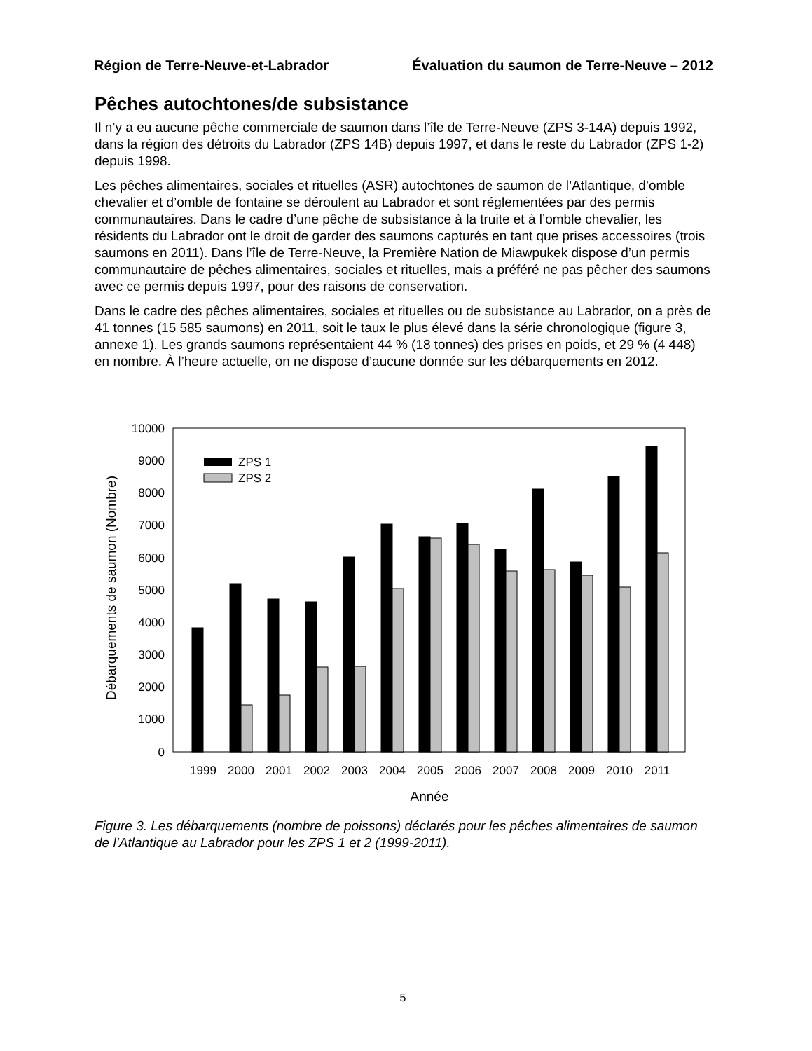Région de Terre-Neuve-et-Labrador Évaluation du saumon de Terre-Neuve – 2012
Pêches autochtones/de subsistance
Il n’y a eu aucune pêche commerciale de saumon dans l’île de Terre-Neuve (ZPS 3-14A) depuis 1992, dans la région des détroits du Labrador (ZPS 14B) depuis 1997, et dans le reste du Labrador (ZPS 1-2) depuis 1998.
Les pêches alimentaires, sociales et rituelles (ASR) autochtones de saumon de l’Atlantique, d’omble chevalier et d’omble de fontaine se déroulent au Labrador et sont réglementées par des permis communautaires. Dans le cadre d’une pêche de subsistance à la truite et à l’omble chevalier, les résidents du Labrador ont le droit de garder des saumons capturés en tant que prises accessoires (trois saumons en 2011). Dans l’île de Terre-Neuve, la Première Nation de Miawpukek dispose d’un permis communautaire de pêches alimentaires, sociales et rituelles, mais a préféré ne pas pêcher des saumons avec ce permis depuis 1997, pour des raisons de conservation.
Dans le cadre des pêches alimentaires, sociales et rituelles ou de subsistance au Labrador, on a près de 41 tonnes (15 585 saumons) en 2011, soit le taux le plus élevé dans la série chronologique (figure 3, annexe 1). Les grands saumons représentaient 44 % (18 tonnes) des prises en poids, et 29 % (4 448) en nombre. À l’heure actuelle, on ne dispose d’aucune donnée sur les débarquements en 2012.
10000
9000
8000
7000
6000
5000
4000
3000
2000
1000
0
Débarquements de saumon (Nombre)
ZPS 1
ZPS 2
1999
2000
2001
2002
2003
2004
2005
2006
2007
2008
2009
2010
2011
Année
Figure 3. Les débarquements (nombre de poissons) déclarés pour les pêches alimentaires de saumon de l’Atlantique au Labrador pour les ZPS 1 et 2 (1999-2011).
5